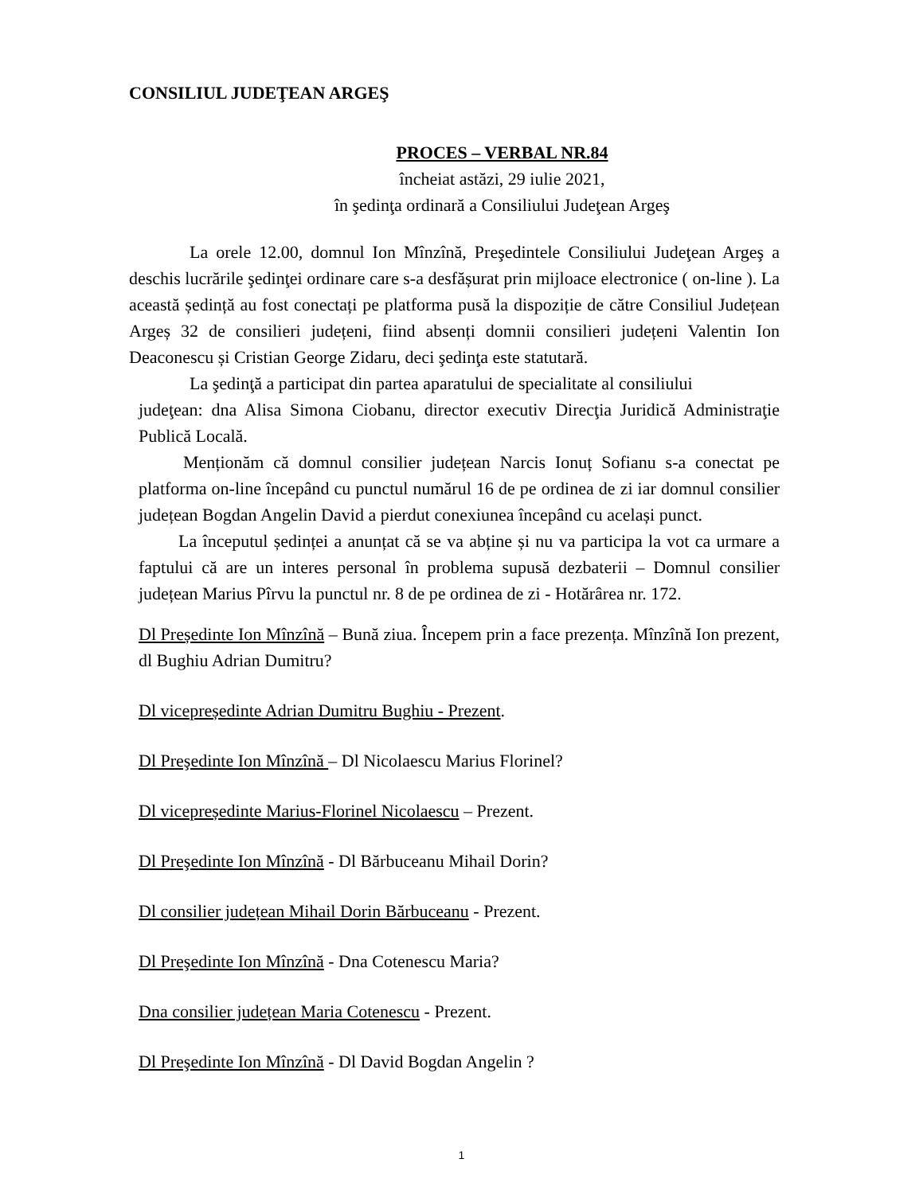CONSILIUL JUDEŢEAN ARGEŞ
PROCES – VERBAL NR.84
încheiat astăzi, 29 iulie 2021,
în şedinţa ordinară a Consiliului Judeţean Argeş
La orele 12.00, domnul Ion Mînzînă, Preşedintele Consiliului Judeţean Argeş a deschis lucrările şedinţei ordinare care s-a desfășurat prin mijloace electronice ( on-line ). La această ședință au fost conectați pe platforma pusă la dispoziție de către Consiliul Județean Argeș 32 de consilieri județeni, fiind absenți domnii consilieri județeni Valentin Ion Deaconescu și Cristian George Zidaru, deci şedinţa este statutară.
La şedinţă a participat din partea aparatului de specialitate al consiliului
judeţean: dna Alisa Simona Ciobanu, director executiv Direcţia Juridică Administraţie Publică Locală.
Menționăm că domnul consilier județean Narcis Ionuț Sofianu s-a conectat pe platforma on-line începând cu punctul numărul 16 de pe ordinea de zi iar domnul consilier județean Bogdan Angelin David a pierdut conexiunea începând cu același punct.
La începutul ședinței a anunțat că se va abține și nu va participa la vot ca urmare a faptului că are un interes personal în problema supusă dezbaterii – Domnul consilier județean Marius Pîrvu la punctul nr. 8 de pe ordinea de zi - Hotărârea nr. 172.
Dl Președinte Ion Mînzînă – Bună ziua. Începem prin a face prezența. Mînzînă Ion prezent, dl Bughiu Adrian Dumitru?
Dl vicepreședinte Adrian Dumitru Bughiu - Prezent.
Dl Preşedinte Ion Mînzînă – Dl Nicolaescu Marius Florinel?
Dl vicepreședinte Marius-Florinel Nicolaescu – Prezent.
Dl Preşedinte Ion Mînzînă - Dl Bărbuceanu Mihail Dorin?
Dl consilier județean Mihail Dorin Bărbuceanu - Prezent.
Dl Preşedinte Ion Mînzînă - Dna Cotenescu Maria?
Dna consilier județean Maria Cotenescu - Prezent.
Dl Preşedinte Ion Mînzînă - Dl David Bogdan Angelin ?
1